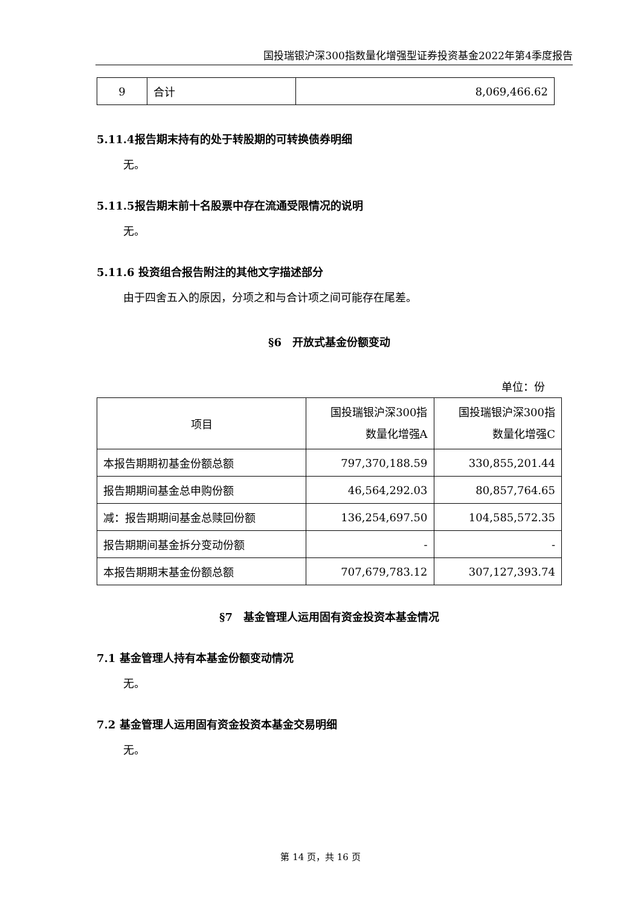国投瑞银沪深300指数量化增强型证券投资基金2022年第4季度报告
| 9 | 合计 | 8,069,466.62 |
5.11.4报告期末持有的处于转股期的可转换债券明细
无。
5.11.5报告期末前十名股票中存在流通受限情况的说明
无。
5.11.6 投资组合报告附注的其他文字描述部分
由于四舍五入的原因，分项之和与合计项之间可能存在尾差。
§6　开放式基金份额变动
单位：份
| 项目 | 国投瑞银沪深300指 数量化增强A | 国投瑞银沪深300指 数量化增强C |
| 本报告期期初基金份额总额 | 797,370,188.59 | 330,855,201.44 |
| 报告期期间基金总申购份额 | 46,564,292.03 | 80,857,764.65 |
| 减：报告期期间基金总赎回份额 | 136,254,697.50 | 104,585,572.35 |
| 报告期期间基金拆分变动份额 | - | - |
| 本报告期期末基金份额总额 | 707,679,783.12 | 307,127,393.74 |
§7　基金管理人运用固有资金投资本基金情况
7.1 基金管理人持有本基金份额变动情况
无。
7.2 基金管理人运用固有资金投资本基金交易明细
无。
第 14 页，共 16 页